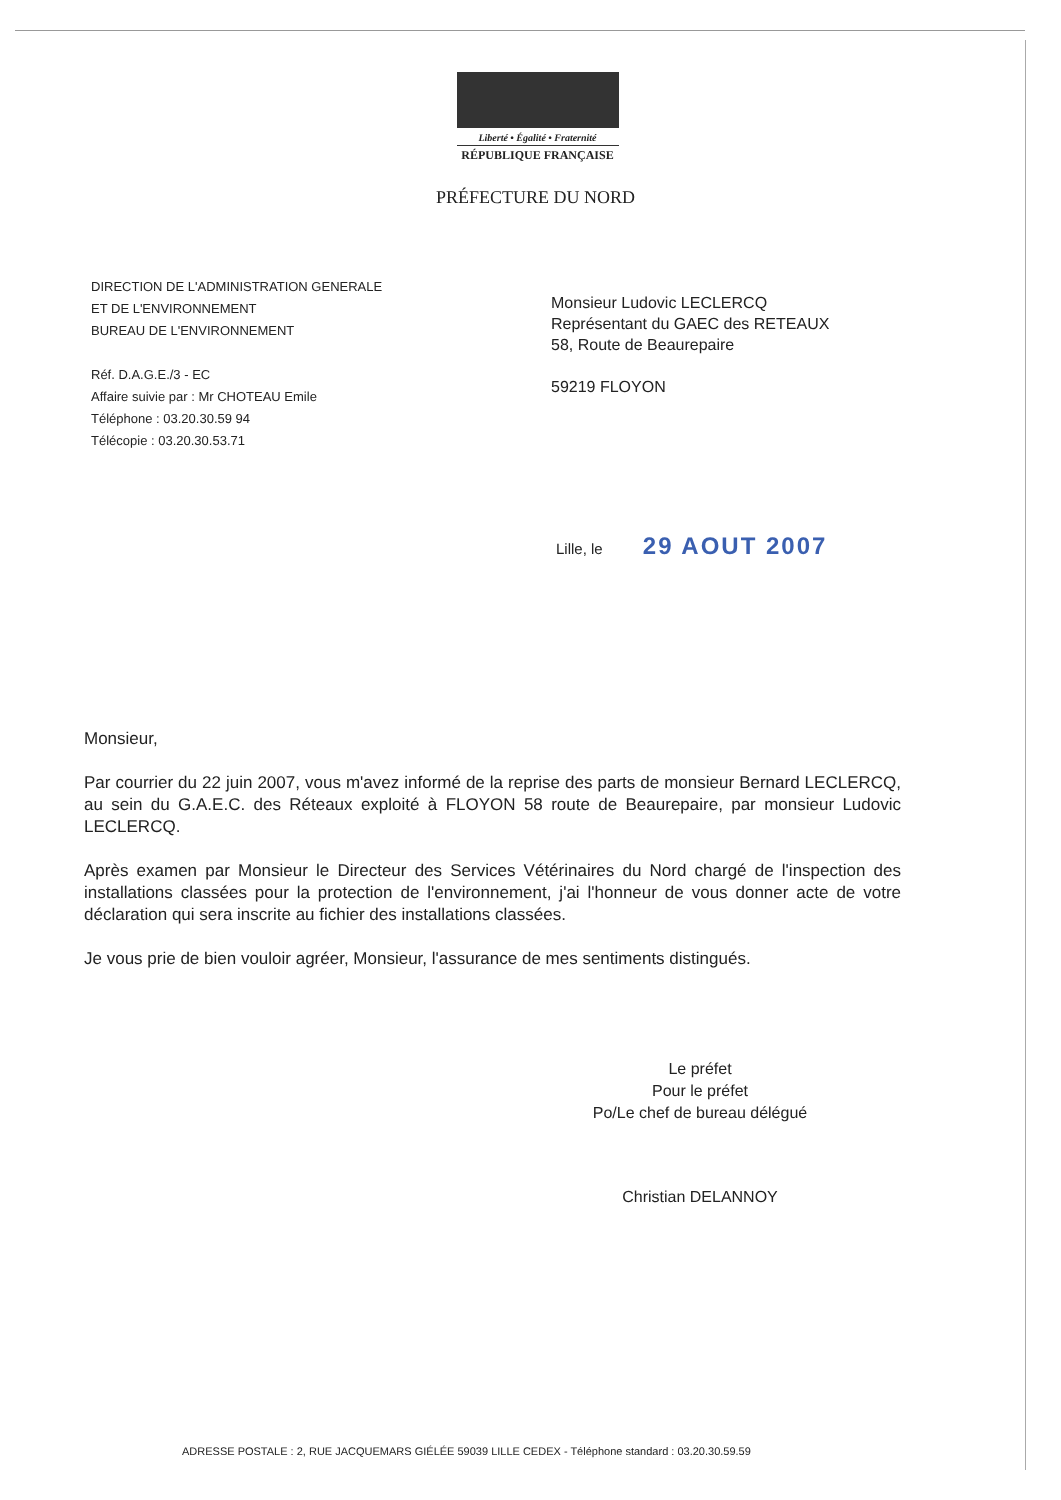Liberté • Égalité • Fraternité
RÉPUBLIQUE FRANÇAISE
PRÉFECTURE DU NORD
DIRECTION DE L'ADMINISTRATION GENERALE
ET DE L'ENVIRONNEMENT
BUREAU DE L'ENVIRONNEMENT
Réf. D.A.G.E./3 - EC
Affaire suivie par : Mr CHOTEAU Emile
Téléphone : 03.20.30.59 94
Télécopie : 03.20.30.53.71
Monsieur Ludovic LECLERCQ
Représentant du GAEC des RETEAUX
58, Route de Beaurepaire
59219 FLOYON
Lille, le 29 AOUT 2007
Monsieur,
Par courrier du 22 juin 2007, vous m'avez informé de la reprise des parts de monsieur Bernard LECLERCQ, au sein du G.A.E.C. des Réteaux exploité à FLOYON 58 route de Beaurepaire, par monsieur Ludovic LECLERCQ.
Après examen par Monsieur le Directeur des Services Vétérinaires du Nord chargé de l'inspection des installations classées pour la protection de l'environnement, j'ai l'honneur de vous donner acte de votre déclaration qui sera inscrite au fichier des installations classées.
Je vous prie de bien vouloir agréer, Monsieur, l'assurance de mes sentiments distingués.
Le préfet
Pour le préfet
Po/Le chef de bureau délégué
Christian DELANNOY
ADRESSE POSTALE : 2, RUE JACQUEMARS GIÉLÉE 59039 LILLE CEDEX - Téléphone standard : 03.20.30.59.59